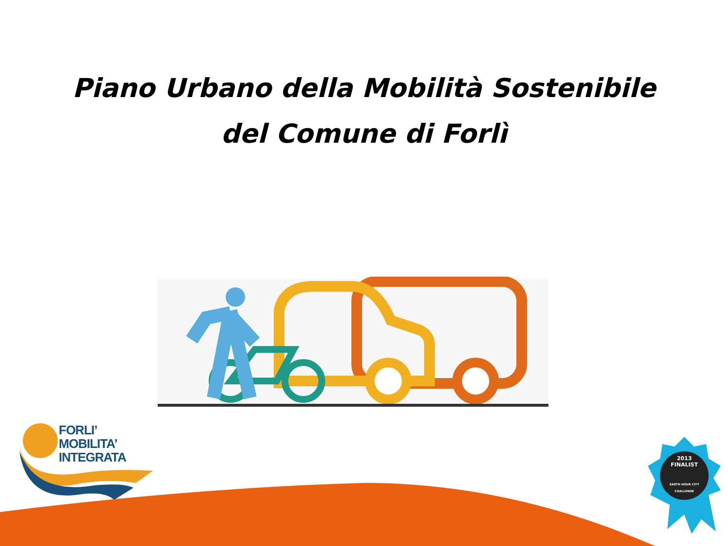Piano Urbano della Mobilità Sostenibile
del Comune di Forlì
FORLI’
MOBILITA’ INTEGRATA
2013
FINALIST
EARTH HOUR CITY CHALLENGE